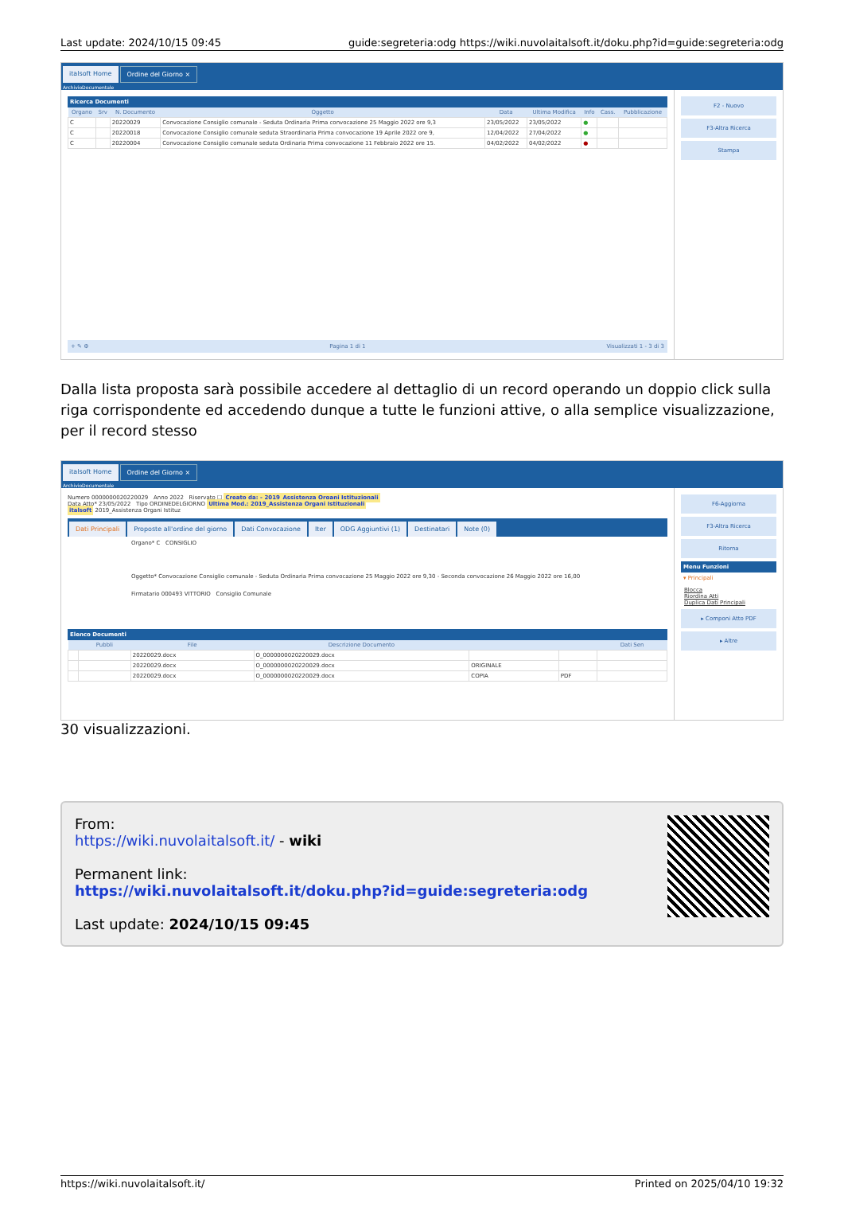Last update: 2024/10/15 09:45 guide:segreteria:odg https://wiki.nuvolaitalsoft.it/doku.php?id=guide:segreteria:odg
italsoft Home Ordine del Giorno ×
ArchivioDocumentale
Ricerca Documenti
| Organo | Srv | N. Documento | Oggetto | Data | Ultima Modifica | Info | Cass. | Pubblicazione |
| --- | --- | --- | --- | --- | --- | --- | --- | --- |
| C | | 20220029 | Convocazione Consiglio comunale - Seduta Ordinaria Prima convocazione 25 Maggio 2022 ore 9,3 | 23/05/2022 | 23/05/2022 | ● | | |
| C | | 20220018 | Convocazione Consiglio comunale seduta Straordinaria Prima convocazione 19 Aprile 2022 ore 9, | 12/04/2022 | 27/04/2022 | ● | | |
| C | | 20220004 | Convocazione Consiglio comunale seduta Ordinaria Prima convocazione 11 Febbraio 2022 ore 15. | 04/02/2022 | 04/02/2022 | ● | | |
+ ✎ ⚙ Pagina 1 di 1 Visualizzati 1 - 3 di 3
F2 - Nuovo
F3-Altra Ricerca
Stampa
Dalla lista proposta sarà possibile accedere al dettaglio di un record operando un doppio click sulla riga corrispondente ed accedendo dunque a tutte le funzioni attive, o alla semplice visualizzazione, per il record stesso
italsoft Home Ordine del Giorno ×
ArchivioDocumentale
Numero 0000000020220029 Anno 2022 Riservato ☐ Creato da: - 2019_Assistenza Organi Istituzionali
Data Atto* 23/05/2022 Tipo ORDINEDELGIORNO Ultima Mod.: 2019_Assistenza Organi Istituzionali
italsoft 2019_Assistenza Organi Istituz
Dati Principali Proposte all'ordine del giorno Dati Convocazione Iter ODG Aggiuntivi (1) Destinatari Note (0)
Organo* C CONSIGLIO
Oggetto* Convocazione Consiglio comunale - Seduta Ordinaria Prima convocazione 25 Maggio 2022 ore 9,30 - Seconda convocazione 26 Maggio 2022 ore 16,00
Firmatario 000493 VITTORIO Consiglio Comunale
Elenco Documenti
| | Pubbli | File | Descrizione Documento | | | Dati Sen |
| --- | --- | --- | --- | --- | --- | --- |
| | | 20220029.docx | O_0000000020220029.docx | | | |
| | | 20220029.docx | O_0000000020220029.docx | ORIGINALE | | |
| | | 20220029.docx | O_0000000020220029.docx | COPIA | PDF | |
F6-Aggiorna
F3-Altra Ricerca
Ritorna
Menu Funzioni
▾ Principali
Blocca
Riordina Atti
Duplica Dati Principali
▸ Componi Atto PDF
▸ Altre
30 visualizzazioni.
From:
https://wiki.nuvolaitalsoft.it/ - wiki
Permanent link:
https://wiki.nuvolaitalsoft.it/doku.php?id=guide:segreteria:odg
Last update: 2024/10/15 09:45
https://wiki.nuvolaitalsoft.it/ Printed on 2025/04/10 19:32